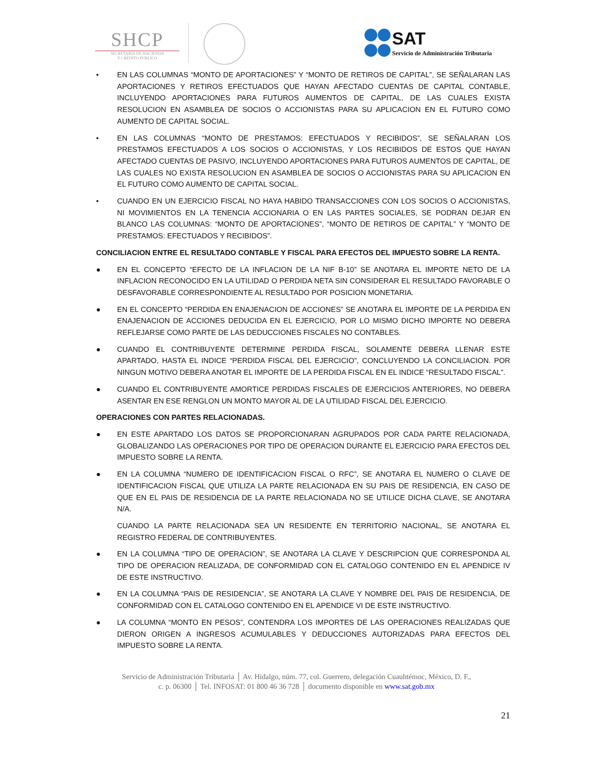SHCP
SECRETARÍA DE HACIENDA
Y CRÉDITO PÚBLICO
SAT Servicio de Administración Tributaria
• EN LAS COLUMNAS “MONTO DE APORTACIONES” Y “MONTO DE RETIROS DE CAPITAL”, SE SEÑALARAN LAS APORTACIONES Y RETIROS EFECTUADOS QUE HAYAN AFECTADO CUENTAS DE CAPITAL CONTABLE, INCLUYENDO APORTACIONES PARA FUTUROS AUMENTOS DE CAPITAL, DE LAS CUALES EXISTA RESOLUCION EN ASAMBLEA DE SOCIOS O ACCIONISTAS PARA SU APLICACION EN EL FUTURO COMO AUMENTO DE CAPITAL SOCIAL.
• EN LAS COLUMNAS “MONTO DE PRESTAMOS: EFECTUADOS Y RECIBIDOS”, SE SEÑALARAN LOS PRESTAMOS EFECTUADOS A LOS SOCIOS O ACCIONISTAS, Y LOS RECIBIDOS DE ESTOS QUE HAYAN AFECTADO CUENTAS DE PASIVO, INCLUYENDO APORTACIONES PARA FUTUROS AUMENTOS DE CAPITAL, DE LAS CUALES NO EXISTA RESOLUCION EN ASAMBLEA DE SOCIOS O ACCIONISTAS PARA SU APLICACION EN EL FUTURO COMO AUMENTO DE CAPITAL SOCIAL.
• CUANDO EN UN EJERCICIO FISCAL NO HAYA HABIDO TRANSACCIONES CON LOS SOCIOS O ACCIONISTAS, NI MOVIMIENTOS EN LA TENENCIA ACCIONARIA O EN LAS PARTES SOCIALES, SE PODRAN DEJAR EN BLANCO LAS COLUMNAS: “MONTO DE APORTACIONES”, “MONTO DE RETIROS DE CAPITAL” Y “MONTO DE PRESTAMOS: EFECTUADOS Y RECIBIDOS”.
CONCILIACION ENTRE EL RESULTADO CONTABLE Y FISCAL PARA EFECTOS DEL IMPUESTO SOBRE LA RENTA.
● EN EL CONCEPTO “EFECTO DE LA INFLACION DE LA NIF B-10” SE ANOTARA EL IMPORTE NETO DE LA INFLACION RECONOCIDO EN LA UTILIDAD O PERDIDA NETA SIN CONSIDERAR EL RESULTADO FAVORABLE O DESFAVORABLE CORRESPONDIENTE AL RESULTADO POR POSICION MONETARIA.
● EN EL CONCEPTO “PERDIDA EN ENAJENACION DE ACCIONES” SE ANOTARA EL IMPORTE DE LA PERDIDA EN ENAJENACION DE ACCIONES DEDUCIDA EN EL EJERCICIO, POR LO MISMO DICHO IMPORTE NO DEBERA REFLEJARSE COMO PARTE DE LAS DEDUCCIONES FISCALES NO CONTABLES.
● CUANDO EL CONTRIBUYENTE DETERMINE PERDIDA FISCAL, SOLAMENTE DEBERA LLENAR ESTE APARTADO, HASTA EL INDICE “PERDIDA FISCAL DEL EJERCICIO”, CONCLUYENDO LA CONCILIACION. POR NINGUN MOTIVO DEBERA ANOTAR EL IMPORTE DE LA PERDIDA FISCAL EN EL INDICE “RESULTADO FISCAL”.
● CUANDO EL CONTRIBUYENTE AMORTICE PERDIDAS FISCALES DE EJERCICIOS ANTERIORES, NO DEBERA ASENTAR EN ESE RENGLON UN MONTO MAYOR AL DE LA UTILIDAD FISCAL DEL EJERCICIO.
OPERACIONES CON PARTES RELACIONADAS.
● EN ESTE APARTADO LOS DATOS SE PROPORCIONARAN AGRUPADOS POR CADA PARTE RELACIONADA, GLOBALIZANDO LAS OPERACIONES POR TIPO DE OPERACION DURANTE EL EJERCICIO PARA EFECTOS DEL IMPUESTO SOBRE LA RENTA.
● EN LA COLUMNA “NUMERO DE IDENTIFICACION FISCAL O RFC”, SE ANOTARA EL NUMERO O CLAVE DE IDENTIFICACION FISCAL QUE UTILIZA LA PARTE RELACIONADA EN SU PAIS DE RESIDENCIA, EN CASO DE QUE EN EL PAIS DE RESIDENCIA DE LA PARTE RELACIONADA NO SE UTILICE DICHA CLAVE, SE ANOTARA N/A.
CUANDO LA PARTE RELACIONADA SEA UN RESIDENTE EN TERRITORIO NACIONAL, SE ANOTARA EL REGISTRO FEDERAL DE CONTRIBUYENTES.
● EN LA COLUMNA “TIPO DE OPERACION”, SE ANOTARA LA CLAVE Y DESCRIPCION QUE CORRESPONDA AL TIPO DE OPERACION REALIZADA, DE CONFORMIDAD CON EL CATALOGO CONTENIDO EN EL APENDICE IV DE ESTE INSTRUCTIVO.
● EN LA COLUMNA “PAIS DE RESIDENCIA”, SE ANOTARA LA CLAVE Y NOMBRE DEL PAIS DE RESIDENCIA, DE CONFORMIDAD CON EL CATALOGO CONTENIDO EN EL APENDICE VI DE ESTE INSTRUCTIVO.
● LA COLUMNA “MONTO EN PESOS”, CONTENDRA LOS IMPORTES DE LAS OPERACIONES REALIZADAS QUE DIERON ORIGEN A INGRESOS ACUMULABLES Y DEDUCCIONES AUTORIZADAS PARA EFECTOS DEL IMPUESTO SOBRE LA RENTA.
Servicio de Administración Tributaria │ Av. Hidalgo, núm. 77, col. Guerrero, delegación Cuauhtémoc, México, D. F.,
c. p. 06300 │ Tel. INFOSAT: 01 800 46 36 728 │ documento disponible en www.sat.gob.mx
21